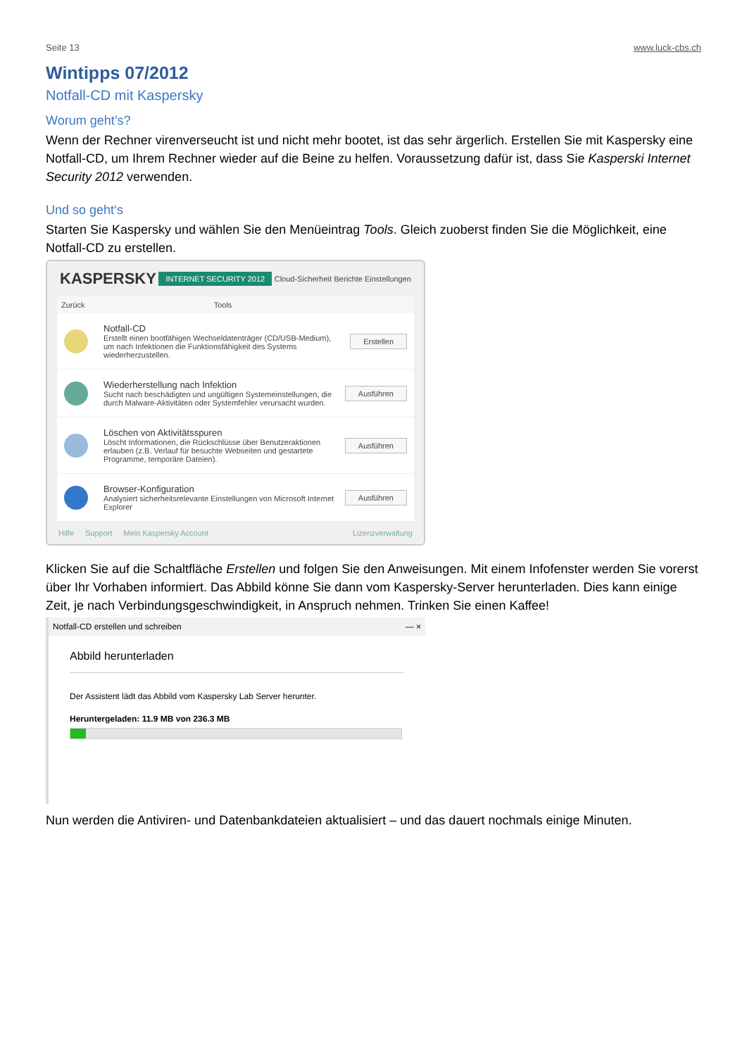Seite 13 www.luck-cbs.ch
Wintipps 07/2012
Notfall-CD mit Kaspersky
Worum geht’s?
Wenn der Rechner virenverseucht ist und nicht mehr bootet, ist das sehr ärgerlich. Erstellen Sie mit Kaspersky eine Notfall-CD, um Ihrem Rechner wieder auf die Beine zu helfen. Voraussetzung dafür ist, dass Sie Kasperski Internet Security 2012 verwenden.
Und so geht‘s
Starten Sie Kaspersky und wählen Sie den Menüeintrag Tools. Gleich zuoberst finden Sie die Möglichkeit, eine Notfall-CD zu erstellen.
KASPERSKY INTERNET SECURITY 2012 Cloud-Sicherheit Berichte Einstellungen
Zurück Tools
Notfall-CD
Erstellt einen bootfähigen Wechseldatenträger (CD/USB-Medium), um nach Infektionen die Funktionsfähigkeit des Systems wiederherzustellen.
Erstellen
Wiederherstellung nach Infektion
Sucht nach beschädigten und ungültigen Systemeinstellungen, die durch Malware-Aktivitäten oder Systemfehler verursacht wurden.
Ausführen
Löschen von Aktivitätsspuren
Löscht Informationen, die Rückschlüsse über Benutzeraktionen erlauben (z.B. Verlauf für besuchte Webseiten und gestartete Programme, temporäre Dateien).
Ausführen
Browser-Konfiguration
Analysiert sicherheitsrelevante Einstellungen von Microsoft Internet Explorer
Ausführen
Hilfe Support Mein Kaspersky Account Lizenzverwaltung
Klicken Sie auf die Schaltfläche Erstellen und folgen Sie den Anweisungen. Mit einem Infofenster werden Sie vorerst über Ihr Vorhaben informiert. Das Abbild könne Sie dann vom Kaspersky-Server herunterladen. Dies kann einige Zeit, je nach Verbindungsgeschwindigkeit, in Anspruch nehmen. Trinken Sie einen Kaffee!
Notfall-CD erstellen und schreiben — ×
Abbild herunterladen
Der Assistent lädt das Abbild vom Kaspersky Lab Server herunter.
Heruntergeladen: 11.9 MB von 236.3 MB
Nun werden die Antiviren- und Datenbankdateien aktualisiert – und das dauert nochmals einige Minuten.